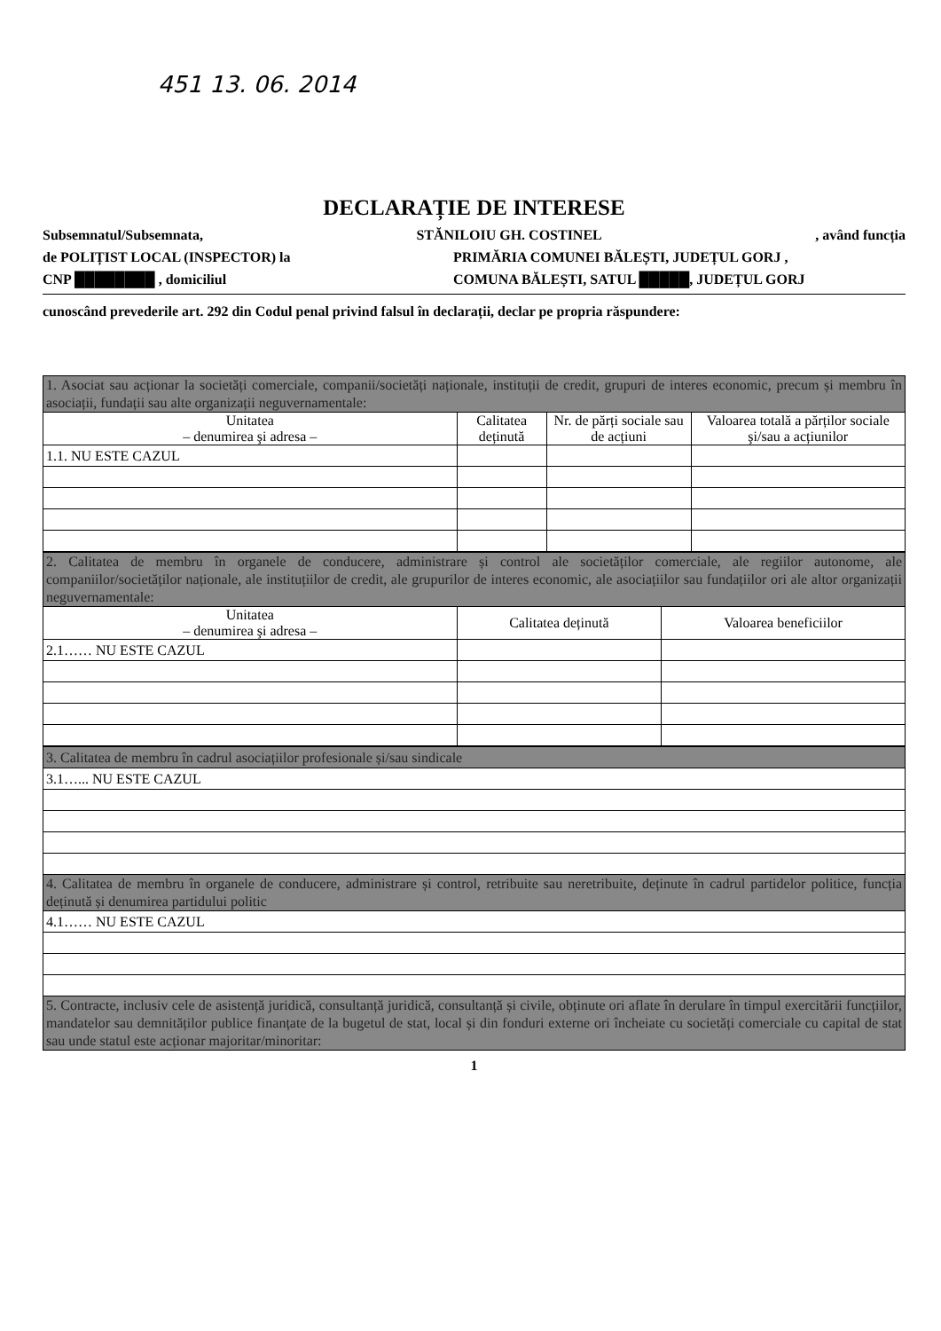451 13. 06. 2014
DECLARAȚIE DE INTERESE
Subsemnatul/Subsemnata, STĂNILOIU GH. COSTINEL, având funcția
de POLIȚIST LOCAL (INSPECTOR) la PRIMĂRIA COMUNEI BĂLEȘTI, JUDEȚUL GORJ ,
CNP ████████ , domiciliul COMUNA BĂLEȘTI, SATUL █████, JUDEȚUL GORJ
cunoscând prevederile art. 292 din Codul penal privind falsul în declarații, declar pe propria răspundere:
| 1. Asociat sau acționar la societăți comerciale, companii/societăți naționale, instituții de credit, grupuri de interes economic, precum și membru în asociații, fundații sau alte organizații neguvernamentale: | | | |
| Unitatea – denumirea şi adresa – | Calitatea deținută | Nr. de părți sociale sau de acțiuni | Valoarea totală a părților sociale şi/sau a acțiunilor |
| 1.1. NU ESTE CAZUL | | | |
| 2. Calitatea de membru în organele de conducere, administrare și control ale societăților comerciale, ale regiilor autonome, ale companiilor/societăților naționale, ale instituțiilor de credit, ale grupurilor de interes economic, ale asociațiilor sau fundațiilor ori ale altor organizații neguvernamentale: | | |
| Unitatea – denumirea şi adresa – | Calitatea deținută | Valoarea beneficiilor |
| 2.1…… NU ESTE CAZUL | | |
| 3. Calitatea de membru în cadrul asociațiilor profesionale și/sau sindicale |
| 3.1…... NU ESTE CAZUL |
| 4. Calitatea de membru în organele de conducere, administrare și control, retribuite sau neretribuite, deținute în cadrul partidelor politice, funcția deținută și denumirea partidului politic |
| 4.1…… NU ESTE CAZUL |
| 5. Contracte, inclusiv cele de asistență juridică, consultanță juridică, consultanță și civile, obținute ori aflate în derulare în timpul exercitării funcțiilor, mandatelor sau demnităților publice finanțate de la bugetul de stat, local și din fonduri externe ori încheiate cu societăți comerciale cu capital de stat sau unde statul este acționar majoritar/minoritar: |
1